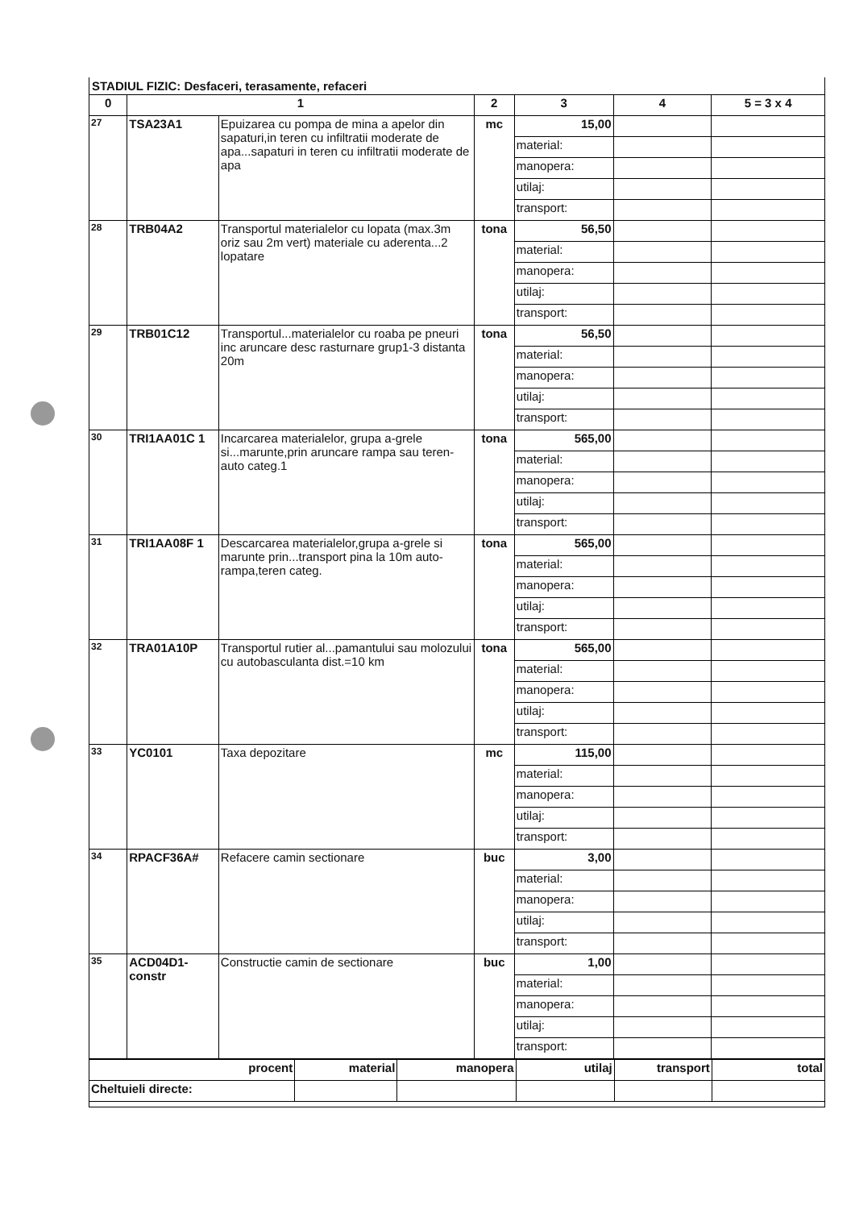STADIUL FIZIC: Desfaceri, terasamente, refaceri
| 0 | 1 | | 2 | 3 | 4 | 5 = 3 x 4 |
| --- | --- | --- | --- | --- | --- | --- |
| 27 | TSA23A1 | Epuizarea cu pompa de mina a apelor din sapaturi,in teren cu infiltratii moderate de apa...sapaturi in teren cu infiltratii moderate de apa | mc | 15,00 | | |
| | | | | material: | | |
| | | | | manopera: | | |
| | | | | utilaj: | | |
| | | | | transport: | | |
| 28 | TRB04A2 | Transportul materialelor cu lopata (max.3m oriz sau 2m vert) materiale cu aderenta...2 lopatare | tona | 56,50 | | |
| | | | | material: | | |
| | | | | manopera: | | |
| | | | | utilaj: | | |
| | | | | transport: | | |
| 29 | TRB01C12 | Transportul...materialelor cu roaba pe pneuri inc aruncare desc rasturnare grup1-3 distanta 20m | tona | 56,50 | | |
| | | | | material: | | |
| | | | | manopera: | | |
| | | | | utilaj: | | |
| | | | | transport: | | |
| 30 | TRI1AA01C 1 | Incarcarea materialelor, grupa a-grele si...marunte,prin aruncare rampa sau teren-auto categ.1 | tona | 565,00 | | |
| | | | | material: | | |
| | | | | manopera: | | |
| | | | | utilaj: | | |
| | | | | transport: | | |
| 31 | TRI1AA08F 1 | Descarcarea materialelor,grupa a-grele si marunte prin...transport pina la 10m auto-rampa,teren categ. | tona | 565,00 | | |
| | | | | material: | | |
| | | | | manopera: | | |
| | | | | utilaj: | | |
| | | | | transport: | | |
| 32 | TRA01A10P | Transportul rutier al...pamantului sau molozului cu autobasculanta dist.=10 km | tona | 565,00 | | |
| | | | | material: | | |
| | | | | manopera: | | |
| | | | | utilaj: | | |
| | | | | transport: | | |
| 33 | YC0101 | Taxa depozitare | mc | 115,00 | | |
| | | | | material: | | |
| | | | | manopera: | | |
| | | | | utilaj: | | |
| | | | | transport: | | |
| 34 | RPACF36A# | Refacere camin sectionare | buc | 3,00 | | |
| | | | | material: | | |
| | | | | manopera: | | |
| | | | | utilaj: | | |
| | | | | transport: | | |
| 35 | ACD04D1-constr | Constructie camin de sectionare | buc | 1,00 | | |
| | | | | material: | | |
| | | | | manopera: | | |
| | | | | utilaj: | | |
| | | | | transport: | | |
| procent | material | manopera | utilaj | transport | total |
| Cheltuieli directe: | | | | | |